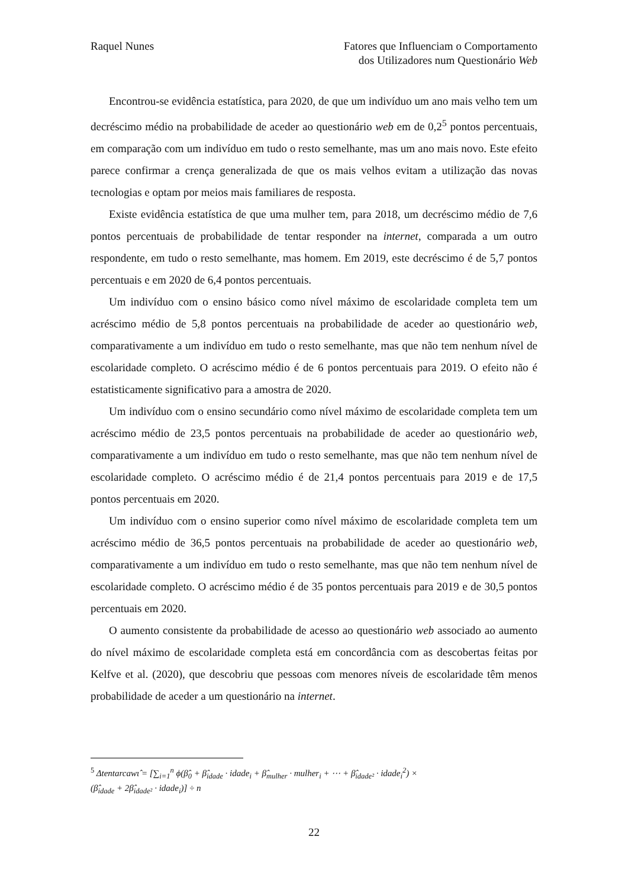Raquel Nunes Fatores que Influenciam o Comportamento
dos Utilizadores num Questionário Web
Encontrou-se evidência estatística, para 2020, de que um indivíduo um ano mais velho tem um decréscimo médio na probabilidade de aceder ao questionário web em de 0,2<sup>5</sup> pontos percentuais, em comparação com um indivíduo em tudo o resto semelhante, mas um ano mais novo. Este efeito parece confirmar a crença generalizada de que os mais velhos evitam a utilização das novas tecnologias e optam por meios mais familiares de resposta.
Existe evidência estatística de que uma mulher tem, para 2018, um decréscimo médio de 7,6 pontos percentuais de probabilidade de tentar responder na internet, comparada a um outro respondente, em tudo o resto semelhante, mas homem. Em 2019, este decréscimo é de 5,7 pontos percentuais e em 2020 de 6,4 pontos percentuais.
Um indivíduo com o ensino básico como nível máximo de escolaridade completa tem um acréscimo médio de 5,8 pontos percentuais na probabilidade de aceder ao questionário web, comparativamente a um indivíduo em tudo o resto semelhante, mas que não tem nenhum nível de escolaridade completo. O acréscimo médio é de 6 pontos percentuais para 2019. O efeito não é estatisticamente significativo para a amostra de 2020.
Um indivíduo com o ensino secundário como nível máximo de escolaridade completa tem um acréscimo médio de 23,5 pontos percentuais na probabilidade de aceder ao questionário web, comparativamente a um indivíduo em tudo o resto semelhante, mas que não tem nenhum nível de escolaridade completo. O acréscimo médio é de 21,4 pontos percentuais para 2019 e de 17,5 pontos percentuais em 2020.
Um indivíduo com o ensino superior como nível máximo de escolaridade completa tem um acréscimo médio de 36,5 pontos percentuais na probabilidade de aceder ao questionário web, comparativamente a um indivíduo em tudo o resto semelhante, mas que não tem nenhum nível de escolaridade completo. O acréscimo médio é de 35 pontos percentuais para 2019 e de 30,5 pontos percentuais em 2020.
O aumento consistente da probabilidade de acesso ao questionário web associado ao aumento do nível máximo de escolaridade completa está em concordância com as descobertas feitas por Kelfve et al. (2020), que descobriu que pessoas com menores níveis de escolaridade têm menos probabilidade de aceder a um questionário na internet.
<sup>5</sup> Δtentarcawι̂ = [∑<sub>i=1</sub><sup>n</sup> ϕ(β̂<sub>0</sub> + β̂<sub>idade</sub> · idade<sub>i</sub> + β̂<sub>mulher</sub> · mulher<sub>i</sub> + ⋯ + β̂<sub>idade²</sub> · idade<sub>i</sub><sup>2</sup>) ×
(β̂<sub>idade</sub> + 2β̂<sub>idade²</sub> · idade<sub>i</sub>)] ÷ n
22